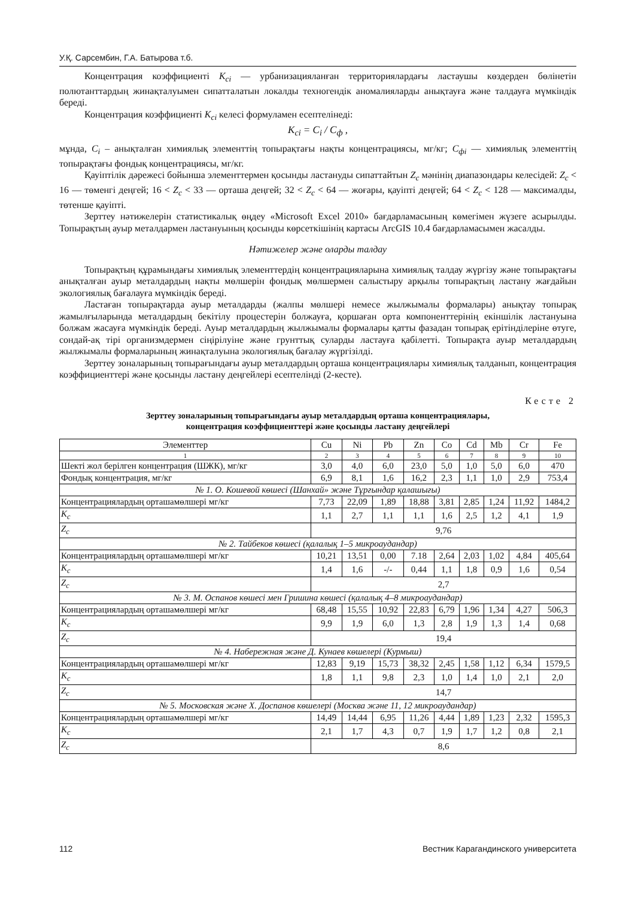У.Қ. Сарсембин, Г.А. Батырова т.б.
Концентрация коэффициенті K<sub>ci</sub> — урбанизацияланған территориялардағы ластаушы көздерден бөлінетін полютанттардың жинақталуымен сипатталатын локалды техногендік аномалияларды анықтауға және талдауға мүмкіндік береді.
Концентрация коэффициенті K<sub>ci</sub> келесі формуламен есептелінеді:
K<sub>ci</sub> = C<sub>i</sub> / C<sub>ф</sub> ,
мұнда, C<sub>i</sub> – анықталған химиялық элементтің топырақтағы нақты концентрациясы, мг/кг; C<sub>фi</sub> — химиялық элементтің топырақтағы фондық концентрациясы, мг/кг.
Қауіптілік дәрежесі бойынша элементтермен қосынды ластануды сипаттайтын Z<sub>c</sub> мәнінің диапазондары келесідей: Z<sub>c</sub> < 16 — төменгі деңгей; 16 < Z<sub>c</sub> < 33 — орташа деңгей; 32 < Z<sub>c</sub> < 64 — жоғары, қауіпті деңгей; 64 < Z<sub>c</sub> < 128 — максималды, төтенше қауіпті.
Зерттеу нәтижелерін статистикалық өңдеу «Microsoft Excel 2010» бағдарламасының көмегімен жүзеге асырылды. Топырақтың ауыр металдармен ластануының қосынды көрсеткішінің картасы ArcGIS 10.4 бағдарламасымен жасалды.
Нәтижелер және оларды талдау
Топырақтың құрамындағы химиялық элементтердің концентрацияларына химиялық талдау жүргізу және топырақтағы анықталған ауыр металдардың нақты мөлшерін фондық мөлшермен салыстыру арқылы топырақтың ластану жағдайын экологиялық бағалауға мүмкіндік береді.
Ластаған топырақтарда ауыр металдарды (жалпы мөлшері немесе жылжымалы формалары) анықтау топырақ жамылғыларында металдардың бекітілу процестерін болжауға, қоршаған орта компоненттерінің екіншілік ластануына болжам жасауға мүмкіндік береді. Ауыр металдардың жылжымалы формалары қатты фазадан топырақ ерітінділеріне өтуге, сондай-ақ тірі организмдермен сіңірілуіне және грунттық суларды ластауға қабілетті. Топырақта ауыр металдардың жылжымалы формаларының жинақталуына экологиялық бағалау жүргізілді.
Зерттеу зоналарының топырағындағы ауыр металдардың орташа концентрациялары химиялық талданып, концентрация коэффициенттері және қосынды ластану деңгейлері есептелінді (2-кесте).
Кесте 2
Зерттеу зоналарының топырағындағы ауыр металдардың орташа концентрациялары,
концентрация коэффициенттері және қосынды ластану деңгейлері
| Элементтер | Cu | Ni | Pb | Zn | Co | Cd | Mb | Cr | Fe |
| 1 | 2 | 3 | 4 | 5 | 6 | 7 | 8 | 9 | 10 |
| Шекті жол берілген концентрация (ШЖК), мг/кг | 3,0 | 4,0 | 6,0 | 23,0 | 5,0 | 1,0 | 5,0 | 6,0 | 470 |
| Фондық концентрация, мг/кг | 6,9 | 8,1 | 1,6 | 16,2 | 2,3 | 1,1 | 1,0 | 2,9 | 753,4 |
| № 1. О. Кошевой көшесі (Шанхай» және Тұрғындар қалашығы) | | | | | | | | | |
| Концентрациялардың орташамөлшері мг/кг | 7,73 | 22,09 | 1,89 | 18,88 | 3,81 | 2,85 | 1,24 | 11,92 | 1484,2 |
| K<sub>c</sub> | 1,1 | 2,7 | 1,1 | 1,1 | 1,6 | 2,5 | 1,2 | 4,1 | 1,9 |
| Z<sub>c</sub> | 9,76 | | | | | | | | |
| № 2. Тайбеков көшесі (қалалық 1–5 микроаудандар) | | | | | | | | | |
| Концентрациялардың орташамөлшері мг/кг | 10,21 | 13,51 | 0,00 | 7.18 | 2,64 | 2,03 | 1,02 | 4,84 | 405,64 |
| K<sub>c</sub> | 1,4 | 1,6 | -/- | 0,44 | 1,1 | 1,8 | 0,9 | 1,6 | 0,54 |
| Z<sub>c</sub> | 2,7 | | | | | | | | |
| № 3. М. Оспанов көшесі мен Гришина көшесі (қалалық 4–8 микроаудандар) | | | | | | | | | |
| Концентрациялардың орташамөлшері мг/кг | 68,48 | 15,55 | 10,92 | 22,83 | 6,79 | 1,96 | 1,34 | 4,27 | 506,3 |
| K<sub>c</sub> | 9,9 | 1,9 | 6,0 | 1,3 | 2,8 | 1,9 | 1,3 | 1,4 | 0,68 |
| Z<sub>c</sub> | 19,4 | | | | | | | | |
| № 4. Набережная және Д. Кунаев көшелері (Курмыш) | | | | | | | | | |
| Концентрациялардың орташамөлшері мг/кг | 12,83 | 9,19 | 15,73 | 38,32 | 2,45 | 1,58 | 1,12 | 6,34 | 1579,5 |
| K<sub>c</sub> | 1,8 | 1,1 | 9,8 | 2,3 | 1,0 | 1,4 | 1,0 | 2,1 | 2,0 |
| Z<sub>c</sub> | 14,7 | | | | | | | | |
| № 5. Московская және Х. Доспанов көшелері (Москва және 11, 12 микроаудандар) | | | | | | | | | |
| Концентрациялардың орташамөлшері мг/кг | 14,49 | 14,44 | 6,95 | 11,26 | 4,44 | 1,89 | 1,23 | 2,32 | 1595,3 |
| K<sub>c</sub> | 2,1 | 1,7 | 4,3 | 0,7 | 1,9 | 1,7 | 1,2 | 0,8 | 2,1 |
| Z<sub>c</sub> | 8,6 | | | | | | | | |
112 Вестник Карагандинского университета